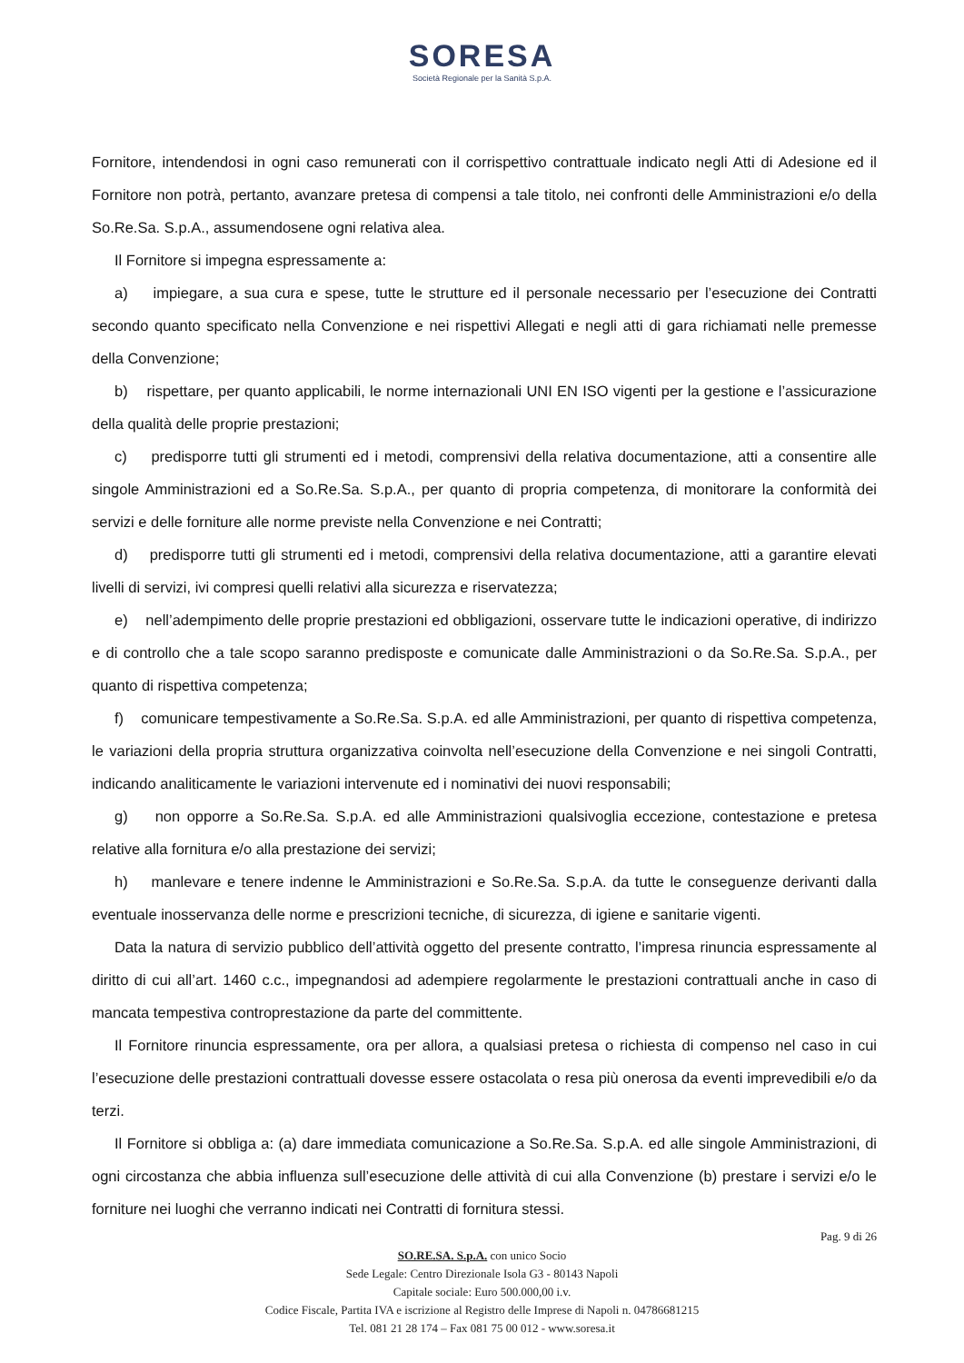SORESA
Società Regionale per la Sanità S.p.A.
Fornitore, intendendosi in ogni caso remunerati con il corrispettivo contrattuale indicato negli Atti di Adesione ed il Fornitore non potrà, pertanto, avanzare pretesa di compensi a tale titolo, nei confronti delle Amministrazioni e/o della So.Re.Sa. S.p.A., assumendosene ogni relativa alea.
Il Fornitore si impegna espressamente a:
a) impiegare, a sua cura e spese, tutte le strutture ed il personale necessario per l’esecuzione dei Contratti secondo quanto specificato nella Convenzione e nei rispettivi Allegati e negli atti di gara richiamati nelle premesse della Convenzione;
b) rispettare, per quanto applicabili, le norme internazionali UNI EN ISO vigenti per la gestione e l’assicurazione della qualità delle proprie prestazioni;
c) predisporre tutti gli strumenti ed i metodi, comprensivi della relativa documentazione, atti a consentire alle singole Amministrazioni ed a So.Re.Sa. S.p.A., per quanto di propria competenza, di monitorare la conformità dei servizi e delle forniture alle norme previste nella Convenzione e nei Contratti;
d) predisporre tutti gli strumenti ed i metodi, comprensivi della relativa documentazione, atti a garantire elevati livelli di servizi, ivi compresi quelli relativi alla sicurezza e riservatezza;
e) nell’adempimento delle proprie prestazioni ed obbligazioni, osservare tutte le indicazioni operative, di indirizzo e di controllo che a tale scopo saranno predisposte e comunicate dalle Amministrazioni o da So.Re.Sa. S.p.A., per quanto di rispettiva competenza;
f) comunicare tempestivamente a So.Re.Sa. S.p.A. ed alle Amministrazioni, per quanto di rispettiva competenza, le variazioni della propria struttura organizzativa coinvolta nell’esecuzione della Convenzione e nei singoli Contratti, indicando analiticamente le variazioni intervenute ed i nominativi dei nuovi responsabili;
g) non opporre a So.Re.Sa. S.p.A. ed alle Amministrazioni qualsivoglia eccezione, contestazione e pretesa relative alla fornitura e/o alla prestazione dei servizi;
h) manlevare e tenere indenne le Amministrazioni e So.Re.Sa. S.p.A. da tutte le conseguenze derivanti dalla eventuale inosservanza delle norme e prescrizioni tecniche, di sicurezza, di igiene e sanitarie vigenti.
Data la natura di servizio pubblico dell’attività oggetto del presente contratto, l’impresa rinuncia espressamente al diritto di cui all’art. 1460 c.c., impegnandosi ad adempiere regolarmente le prestazioni contrattuali anche in caso di mancata tempestiva controprestazione da parte del committente.
Il Fornitore rinuncia espressamente, ora per allora, a qualsiasi pretesa o richiesta di compenso nel caso in cui l’esecuzione delle prestazioni contrattuali dovesse essere ostacolata o resa più onerosa da eventi imprevedibili e/o da terzi.
Il Fornitore si obbliga a: (a) dare immediata comunicazione a So.Re.Sa. S.p.A. ed alle singole Amministrazioni, di ogni circostanza che abbia influenza sull’esecuzione delle attività di cui alla Convenzione (b) prestare i servizi e/o le forniture nei luoghi che verranno indicati nei Contratti di fornitura stessi.
Pag. 9 di 26
SO.RE.SA. S.p.A. con unico Socio
Sede Legale: Centro Direzionale Isola G3 - 80143 Napoli
Capitale sociale: Euro 500.000,00 i.v.
Codice Fiscale, Partita IVA e iscrizione al Registro delle Imprese di Napoli n. 04786681215
Tel. 081 21 28 174 – Fax 081 75 00 012 - www.soresa.it